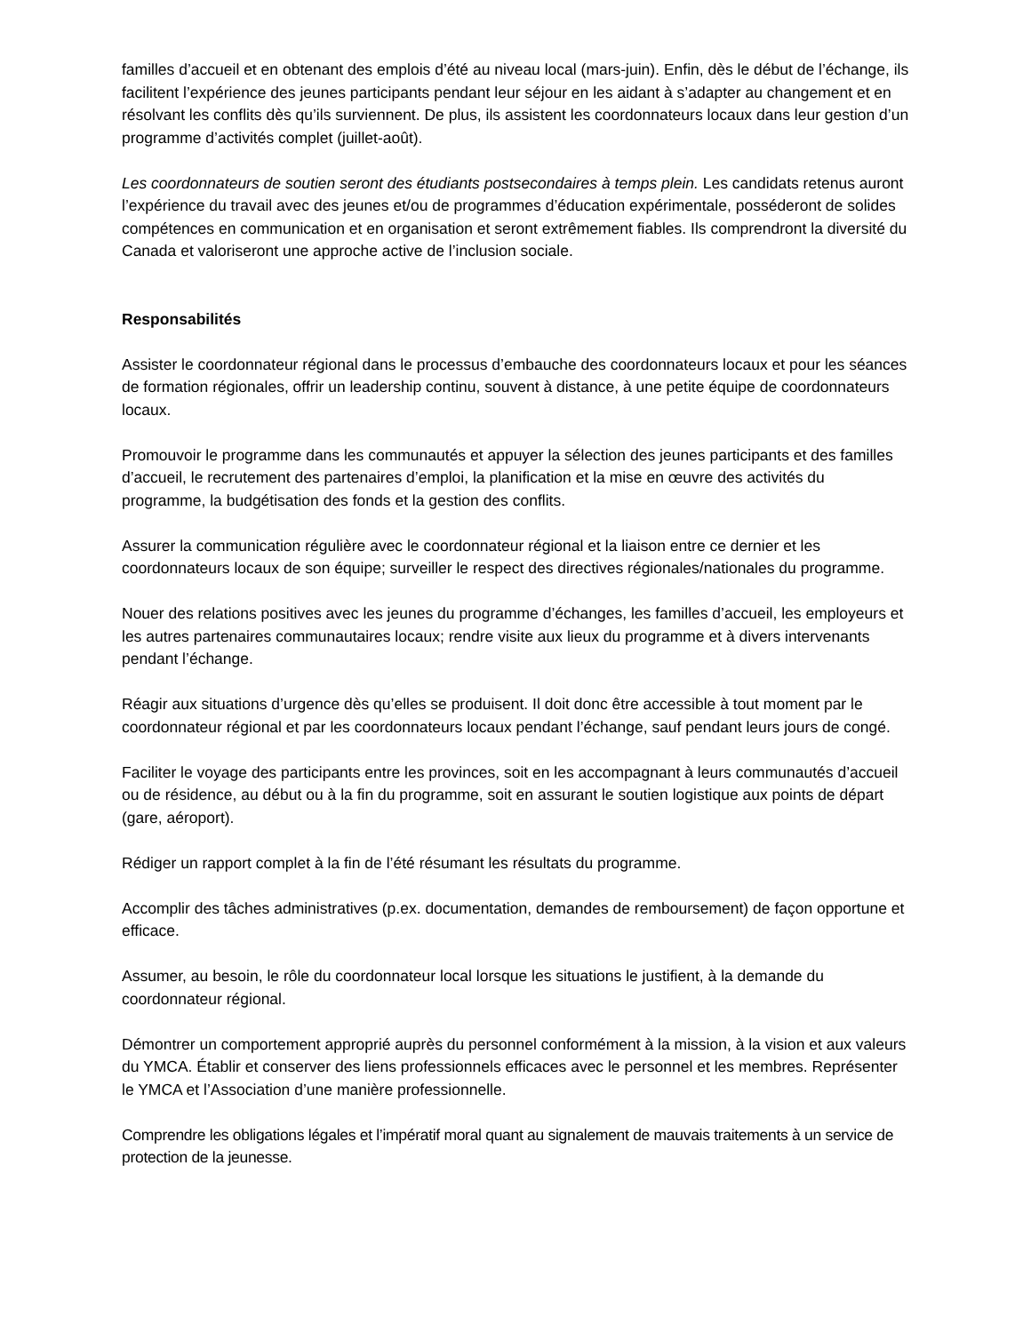familles d’accueil et en obtenant des emplois d’été au niveau local (mars-juin). Enfin, dès le début de l’échange, ils facilitent l’expérience des jeunes participants pendant leur séjour en les aidant à s’adapter au changement et en résolvant les conflits dès qu’ils surviennent. De plus, ils assistent les coordonnateurs locaux dans leur gestion d’un programme d’activités complet (juillet-août).
Les coordonnateurs de soutien seront des étudiants postsecondaires à temps plein. Les candidats retenus auront l’expérience du travail avec des jeunes et/ou de programmes d’éducation expérimentale, posséderont de solides compétences en communication et en organisation et seront extrêmement fiables. Ils comprendront la diversité du Canada et valoriseront une approche active de l’inclusion sociale.
Responsabilités
Assister le coordonnateur régional dans le processus d’embauche des coordonnateurs locaux et pour les séances de formation régionales, offrir un leadership continu, souvent à distance, à une petite équipe de coordonnateurs locaux.
Promouvoir le programme dans les communautés et appuyer la sélection des jeunes participants et des familles d’accueil, le recrutement des partenaires d’emploi, la planification et la mise en œuvre des activités du programme, la budgétisation des fonds et la gestion des conflits.
Assurer la communication régulière avec le coordonnateur régional et la liaison entre ce dernier et les coordonnateurs locaux de son équipe; surveiller le respect des directives régionales/nationales du programme.
Nouer des relations positives avec les jeunes du programme d’échanges, les familles d’accueil, les employeurs et les autres partenaires communautaires locaux; rendre visite aux lieux du programme et à divers intervenants pendant l’échange.
Réagir aux situations d’urgence dès qu’elles se produisent. Il doit donc être accessible à tout moment par le coordonnateur régional et par les coordonnateurs locaux pendant l’échange, sauf pendant leurs jours de congé.
Faciliter le voyage des participants entre les provinces, soit en les accompagnant à leurs communautés d’accueil ou de résidence, au début ou à la fin du programme, soit en assurant le soutien logistique aux points de départ (gare, aéroport).
Rédiger un rapport complet à la fin de l’été résumant les résultats du programme.
Accomplir des tâches administratives (p.ex. documentation, demandes de remboursement) de façon opportune et efficace.
Assumer, au besoin, le rôle du coordonnateur local lorsque les situations le justifient, à la demande du coordonnateur régional.
Démontrer un comportement approprié auprès du personnel conformément à la mission, à la vision et aux valeurs du YMCA. Établir et conserver des liens professionnels efficaces avec le personnel et les membres. Représenter le YMCA et l’Association d’une manière professionnelle.
Comprendre les obligations légales et l’impératif moral quant au signalement de mauvais traitements à un service de protection de la jeunesse.